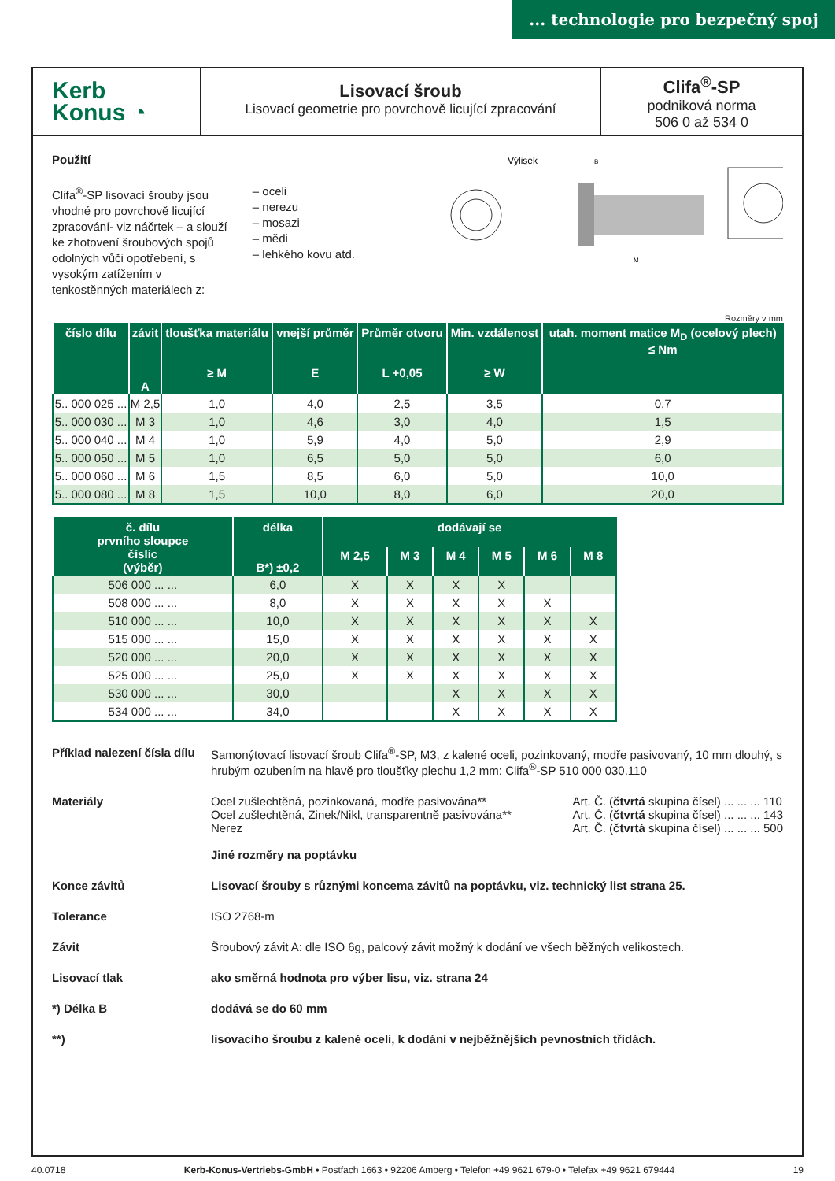... technologie pro bezpečný spoj
Kerb
Konus ◔
Lisovací šroub
Lisovací geometrie pro povrchově licující zpracování
Clifa<sup>®</sup>-SP
podniková norma
506 0 až 534 0
Použití
Clifa<sup>®</sup>-SP lisovací šrouby jsou vhodné pro povrchově licující zpracování- viz náčrtek – a slouží ke zhotovení šroubových spojů odolných vůči opotřebení, s vysokým zatížením v tenkostěnných materiálech z:
– oceli
– nerezu
– mosazi
– mědi
– lehkého kovu atd.
Výlisek
B
M
Rozměry v mm
| číslo dílu | závit A | tloušťka materiálu ≥ M | vnejší průměr E | Průměr otvoru L +0,05 | Min. vzdálenost ≥ W | utah. moment matice M<sub>D</sub> (ocelový plech) ≤ Nm |
| --- | --- | --- | --- | --- | --- | --- |
| 5.. 000 025 ... | M 2,5 | 1,0 | 4,0 | 2,5 | 3,5 | 0,7 |
| 5.. 000 030 ... | M 3 | 1,0 | 4,6 | 3,0 | 4,0 | 1,5 |
| 5.. 000 040 ... | M 4 | 1,0 | 5,9 | 4,0 | 5,0 | 2,9 |
| 5.. 000 050 ... | M 5 | 1,0 | 6,5 | 5,0 | 5,0 | 6,0 |
| 5.. 000 060 ... | M 6 | 1,5 | 8,5 | 6,0 | 5,0 | 10,0 |
| 5.. 000 080 ... | M 8 | 1,5 | 10,0 | 8,0 | 6,0 | 20,0 |
| č. dílu prvního sloupce číslic (výběr) | délka B*) ±0,2 | dodávají se | | | | | |
| --- | --- | --- | --- | --- | --- | --- | --- |
| | | M 2,5 | M 3 | M 4 | M 5 | M 6 | M 8 |
| 506 000 ... ... | 6,0 | X | X | X | X | | |
| 508 000 ... ... | 8,0 | X | X | X | X | X | |
| 510 000 ... ... | 10,0 | X | X | X | X | X | X |
| 515 000 ... ... | 15,0 | X | X | X | X | X | X |
| 520 000 ... ... | 20,0 | X | X | X | X | X | X |
| 525 000 ... ... | 25,0 | X | X | X | X | X | X |
| 530 000 ... ... | 30,0 | | | X | X | X | X |
| 534 000 ... ... | 34,0 | | | X | X | X | X |
Příklad nalezení čísla dílu
Samonýtovací lisovací šroub Clifa<sup>®</sup>-SP, M3, z kalené oceli, pozinkovaný, modře pasivovaný, 10 mm dlouhý, s hrubým ozubením na hlavě pro tloušťky plechu 1,2 mm: Clifa<sup>®</sup>-SP 510 000 030.110
Materiály
Ocel zušlechtěná, pozinkovaná, modře pasivována**
Ocel zušlechtěná, Zinek/Nikl, transparentně pasivována**
Nerez
Jiné rozměry na poptávku
Art. Č. (čtvrtá skupina čísel) ... ... ... 110
Art. Č. (čtvrtá skupina čísel) ... ... ... 143
Art. Č. (čtvrtá skupina čísel) ... ... ... 500
Konce závitů Lisovací šrouby s různými koncema závitů na poptávku, viz. technický list strana 25. Tolerance
ISO 2768-m
Závit
Šroubový závit A: dle ISO 6g, palcový závit možný k dodání ve všech běžných velikostech.
Lisovací tlak ako směrná hodnota pro výber lisu, viz. strana 24 *) Délka B dodává se do 60 mm **) lisovacího šroubu z kalené oceli, k dodání v nejběžnějších pevnostních třídách.
40.0718 Kerb-Konus-Vertriebs-GmbH • Postfach 1663 • 92206 Amberg • Telefon +49 9621 679-0 • Telefax +49 9621 679444 19